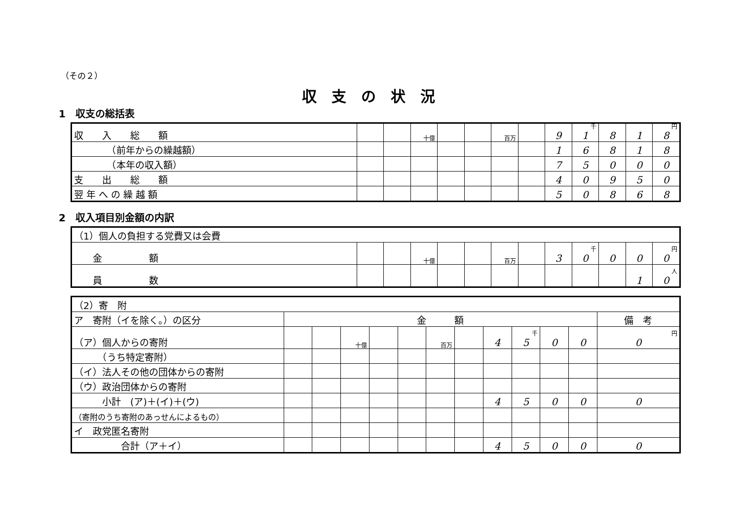（その２）
収支の状況
1　収支の総括表
| 収 入 総 額 | | | 十億 | | | 百万 | | 9 | 千 1 | 8 | 1 | 円 8 |
| （前年からの繰越額） | | | | | | | | 1 | 6 | 8 | 1 | 8 |
| （本年の収入額） | | | | | | | | 7 | 5 | 0 | 0 | 0 |
| 支 出 総 額 | | | | | | | | 4 | 0 | 9 | 5 | 0 |
| 翌 年 へ の 繰 越 額 | | | | | | | | 5 | 0 | 8 | 6 | 8 |
2　収入項目別金額の内訳
| （1）個人の負担する党費又は会費 | | | | | | | | | | | | |
| 金 額 | | | 十億 | | | 百万 | | 3 | 千 0 | 0 | 0 | 円 0 |
| 員 数 | | | | | | | | | | | 1 | 人 0 |
| （2）寄 附 | | | | | | | | | | | | |
| ア 寄附（イを除く。）の区分 | 金 額 | | | | | | | | | | | 備 考 |
| （ア）個人からの寄附 | | | 十億 | | | 百万 | | 4 | 千 5 | 0 | 0 | 円 0 |
| （うち特定寄附） | | | | | | | | | | | | |
| （イ）法人その他の団体からの寄附 | | | | | | | | | | | | |
| （ウ）政治団体からの寄附 | | | | | | | | | | | | |
| 小計 (ア)＋(イ)＋(ウ) | | | | | | | | 4 | 5 | 0 | 0 | 0 |
| （寄附のうち寄附のあっせんによるもの） | | | | | | | | | | | | |
| イ 政党匿名寄附 | | | | | | | | | | | | |
| 合計（ア＋イ） | | | | | | | | 4 | 5 | 0 | 0 | 0 |